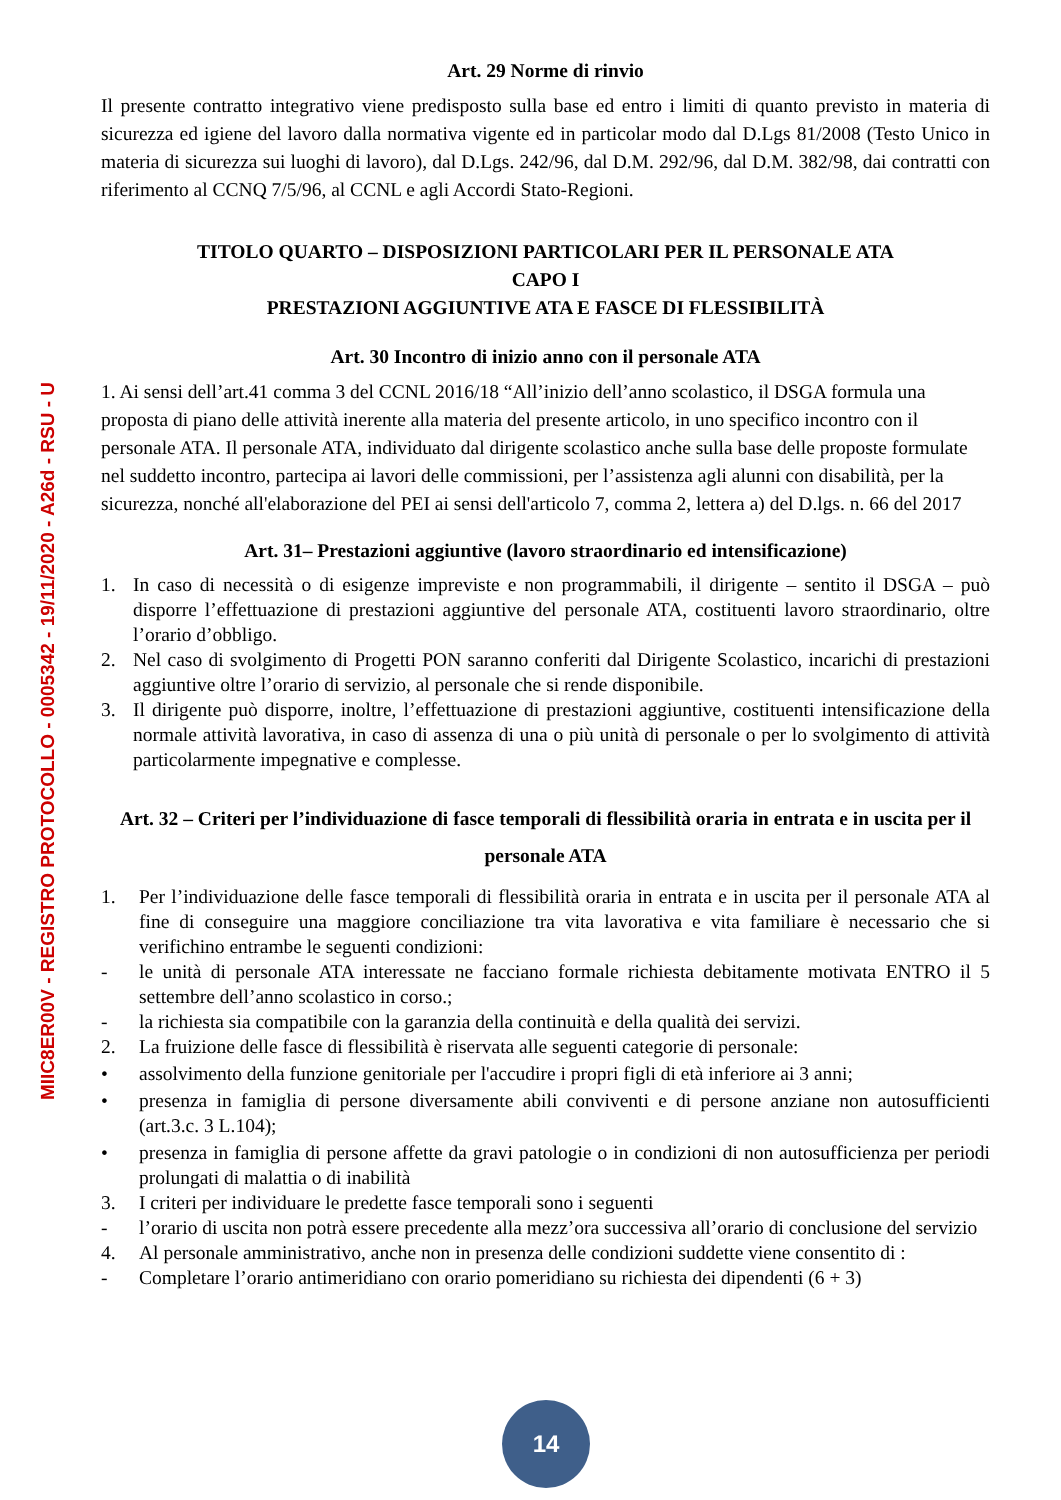MIIC8ER00V - REGISTRO PROTOCOLLO - 0005342 - 19/11/2020 - A26d - RSU - U
Art. 29 Norme di rinvio
Il presente contratto integrativo viene predisposto sulla base ed entro i limiti di quanto previsto in materia di sicurezza ed igiene del lavoro dalla normativa vigente ed in particolar modo dal D.Lgs 81/2008 (Testo Unico in materia di sicurezza sui luoghi di lavoro), dal D.Lgs. 242/96, dal D.M. 292/96, dal D.M. 382/98, dai contratti con riferimento al CCNQ 7/5/96, al CCNL e agli Accordi Stato-Regioni.
TITOLO QUARTO – DISPOSIZIONI PARTICOLARI PER IL PERSONALE ATA
CAPO I
PRESTAZIONI AGGIUNTIVE ATA E FASCE DI FLESSIBILITÀ
Art. 30 Incontro di inizio anno con il personale ATA
1. Ai sensi dell’art.41 comma 3 del CCNL 2016/18 “All’inizio dell’anno scolastico, il DSGA formula una proposta di piano delle attività inerente alla materia del presente articolo, in uno specifico incontro con il personale ATA. Il personale ATA, individuato dal dirigente scolastico anche sulla base delle proposte formulate nel suddetto incontro, partecipa ai lavori delle commissioni, per l’assistenza agli alunni con disabilità, per la sicurezza, nonché all'elaborazione del PEI ai sensi dell'articolo 7, comma 2, lettera a) del D.lgs. n. 66 del 2017
Art. 31– Prestazioni aggiuntive (lavoro straordinario ed intensificazione)
1. In caso di necessità o di esigenze impreviste e non programmabili, il dirigente – sentito il DSGA – può disporre l’effettuazione di prestazioni aggiuntive del personale ATA, costituenti lavoro straordinario, oltre l’orario d’obbligo.
2. Nel caso di svolgimento di Progetti PON saranno conferiti dal Dirigente Scolastico, incarichi di prestazioni aggiuntive oltre l’orario di servizio, al personale che si rende disponibile.
3. Il dirigente può disporre, inoltre, l’effettuazione di prestazioni aggiuntive, costituenti intensificazione della normale attività lavorativa, in caso di assenza di una o più unità di personale o per lo svolgimento di attività particolarmente impegnative e complesse.
Art. 32 – Criteri per l’individuazione di fasce temporali di flessibilità oraria in entrata e in uscita per il personale ATA
1. Per l’individuazione delle fasce temporali di flessibilità oraria in entrata e in uscita per il personale ATA al fine di conseguire una maggiore conciliazione tra vita lavorativa e vita familiare è necessario che si verifichino entrambe le seguenti condizioni:
- le unità di personale ATA interessate ne facciano formale richiesta debitamente motivata ENTRO il 5 settembre dell’anno scolastico in corso.;
- la richiesta sia compatibile con la garanzia della continuità e della qualità dei servizi.
2. La fruizione delle fasce di flessibilità è riservata alle seguenti categorie di personale:
• assolvimento della funzione genitoriale per l'accudire i propri figli di età inferiore ai 3 anni;
• presenza in famiglia di persone diversamente abili conviventi e di persone anziane non autosufficienti (art.3.c. 3 L.104);
• presenza in famiglia di persone affette da gravi patologie o in condizioni di non autosufficienza per periodi prolungati di malattia o di inabilità
3. I criteri per individuare le predette fasce temporali sono i seguenti
- l’orario di uscita non potrà essere precedente alla mezz’ora successiva all’orario di conclusione del servizio
4. Al personale amministrativo, anche non in presenza delle condizioni suddette viene consentito di :
- Completare l’orario antimeridiano con orario pomeridiano su richiesta dei dipendenti (6 + 3)
14